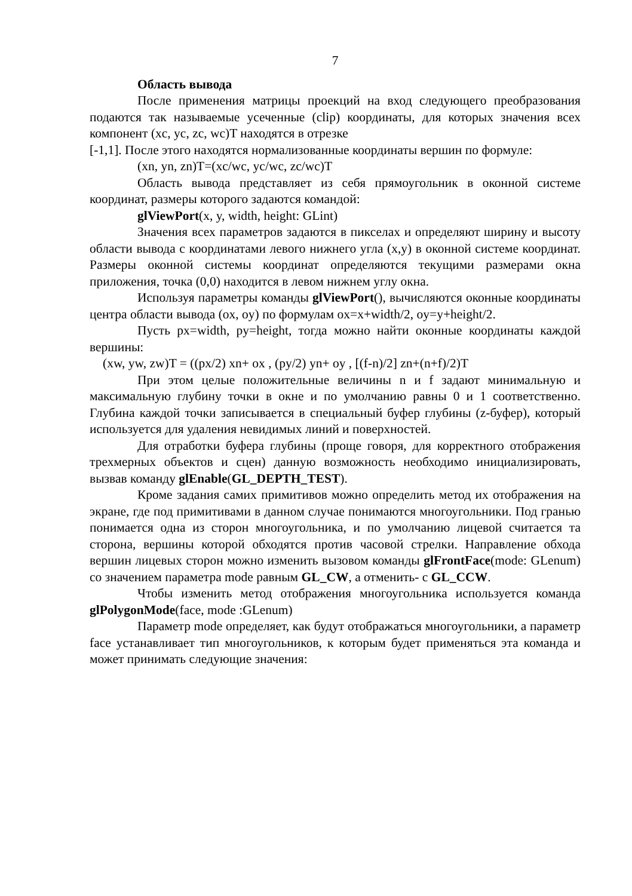7
Область вывода
После применения матрицы проекций на вход следующего преобразования подаются так называемые усеченные (clip) координаты, для которых значения всех компонент (xc, yc, zc, wc)T находятся в отрезке
[-1,1]. После этого находятся нормализованные координаты вершин по формуле:
(xn, yn, zn)T=(xc/wc, yc/wc, zc/wc)T
Область вывода представляет из себя прямоугольник в оконной системе координат, размеры которого задаются командой:
glViewPort(x, y, width, height: GLint)
Значения всех параметров задаются в пикселах и определяют ширину и высоту области вывода с координатами левого нижнего угла (x,y) в оконной системе координат. Размеры оконной системы координат определяются текущими размерами окна приложения, точка (0,0) находится в левом нижнем углу окна.
Используя параметры команды glViewPort(), вычисляются оконные координаты центра области вывода (ox, oy) по формулам ox=x+width/2, oy=y+height/2.
Пусть px=width, py=height, тогда можно найти оконные координаты каждой вершины:
(xw, yw, zw)T = ((px/2) xn+ ox , (py/2) yn+ oy , [(f-n)/2] zn+(n+f)/2)T
При этом целые положительные величины n и f задают минимальную и максимальную глубину точки в окне и по умолчанию равны 0 и 1 соответственно. Глубина каждой точки записывается в специальный буфер глубины (z-буфер), который используется для удаления невидимых линий и поверхностей.
Для отработки буфера глубины (проще говоря, для корректного отображения трехмерных объектов и сцен) данную возможность необходимо инициализировать, вызвав команду glEnable(GL_DEPTH_TEST).
Кроме задания самих примитивов можно определить метод их отображения на экране, где под примитивами в данном случае понимаются многоугольники. Под гранью понимается одна из сторон многоугольника, и по умолчанию лицевой считается та сторона, вершины которой обходятся против часовой стрелки. Направление обхода вершин лицевых сторон можно изменить вызовом команды glFrontFace(mode: GLenum) со значением параметра mode равным GL_CW, а отменить- с GL_CCW.
Чтобы изменить метод отображения многоугольника используется команда glPolygonMode(face, mode :GLenum)
Параметр mode определяет, как будут отображаться многоугольники, а параметр face устанавливает тип многоугольников, к которым будет применяться эта команда и может принимать следующие значения: